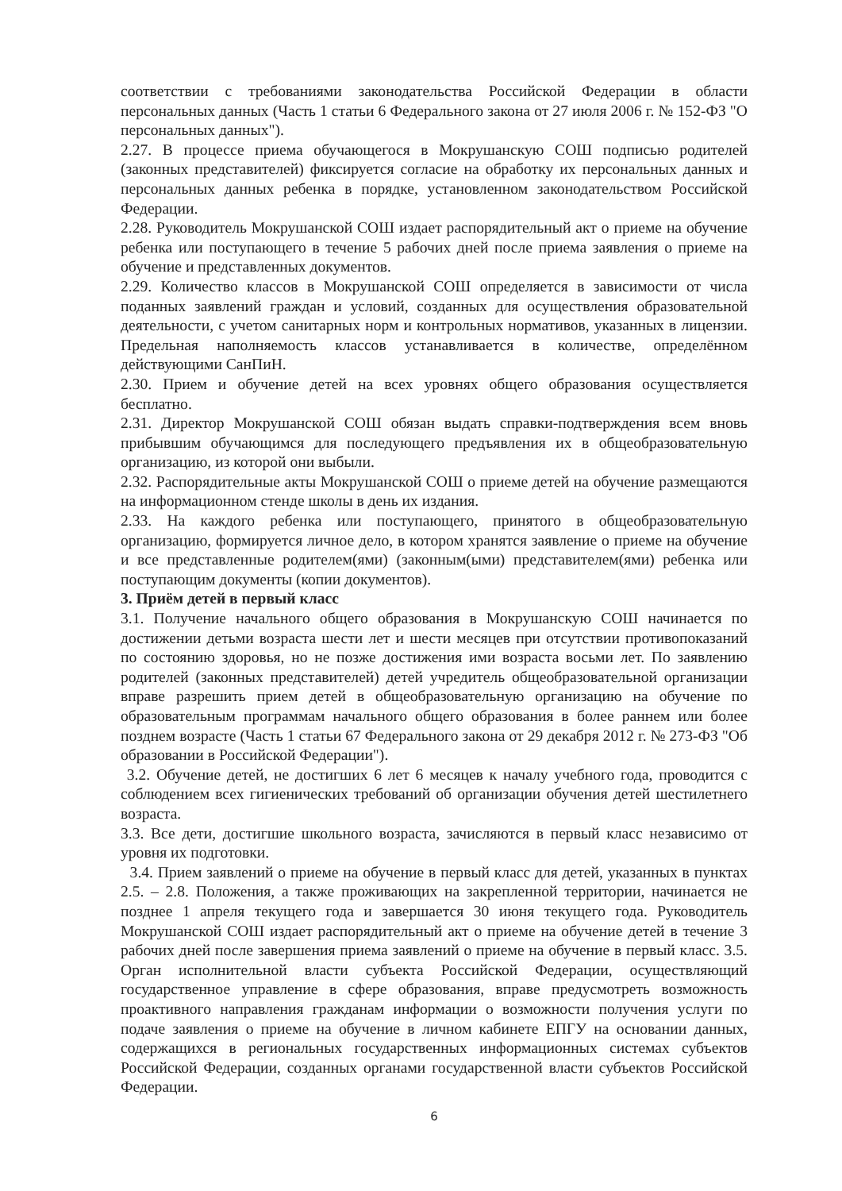соответствии с требованиями законодательства Российской Федерации в области персональных данных (Часть 1 статьи 6 Федерального закона от 27 июля 2006 г. № 152-ФЗ "О персональных данных").
2.27. В процессе приема обучающегося в Мокрушанскую СОШ подписью родителей (законных представителей) фиксируется согласие на обработку их персональных данных и персональных данных ребенка в порядке, установленном законодательством Российской Федерации.
2.28. Руководитель Мокрушанской СОШ издает распорядительный акт о приеме на обучение ребенка или поступающего в течение 5 рабочих дней после приема заявления о приеме на обучение и представленных документов.
2.29. Количество классов в Мокрушанской СОШ определяется в зависимости от числа поданных заявлений граждан и условий, созданных для осуществления образовательной деятельности, с учетом санитарных норм и контрольных нормативов, указанных в лицензии. Предельная наполняемость классов устанавливается в количестве, определённом действующими СанПиН.
2.30. Прием и обучение детей на всех уровнях общего образования осуществляется бесплатно.
2.31. Директор Мокрушанской СОШ обязан выдать справки-подтверждения всем вновь прибывшим обучающимся для последующего предъявления их в общеобразовательную организацию, из которой они выбыли.
2.32. Распорядительные акты Мокрушанской СОШ о приеме детей на обучение размещаются на информационном стенде школы в день их издания.
2.33. На каждого ребенка или поступающего, принятого в общеобразовательную организацию, формируется личное дело, в котором хранятся заявление о приеме на обучение и все представленные родителем(ями) (законным(ыми) представителем(ями) ребенка или поступающим документы (копии документов).
3. Приём детей в первый класс
3.1. Получение начального общего образования в Мокрушанскую СОШ начинается по достижении детьми возраста шести лет и шести месяцев при отсутствии противопоказаний по состоянию здоровья, но не позже достижения ими возраста восьми лет. По заявлению родителей (законных представителей) детей учредитель общеобразовательной организации вправе разрешить прием детей в общеобразовательную организацию на обучение по образовательным программам начального общего образования в более раннем или более позднем возрасте (Часть 1 статьи 67 Федерального закона от 29 декабря 2012 г. № 273-ФЗ "Об образовании в Российской Федерации").
3.2. Обучение детей, не достигших 6 лет 6 месяцев к началу учебного года, проводится с соблюдением всех гигиенических требований об организации обучения детей шестилетнего возраста.
3.3. Все дети, достигшие школьного возраста, зачисляются в первый класс независимо от уровня их подготовки.
3.4. Прием заявлений о приеме на обучение в первый класс для детей, указанных в пунктах 2.5. – 2.8. Положения, а также проживающих на закрепленной территории, начинается не позднее 1 апреля текущего года и завершается 30 июня текущего года. Руководитель Мокрушанской СОШ издает распорядительный акт о приеме на обучение детей в течение 3 рабочих дней после завершения приема заявлений о приеме на обучение в первый класс. 3.5. Орган исполнительной власти субъекта Российской Федерации, осуществляющий государственное управление в сфере образования, вправе предусмотреть возможность проактивного направления гражданам информации о возможности получения услуги по подаче заявления о приеме на обучение в личном кабинете ЕПГУ на основании данных, содержащихся в региональных государственных информационных системах субъектов Российской Федерации, созданных органами государственной власти субъектов Российской Федерации.
6